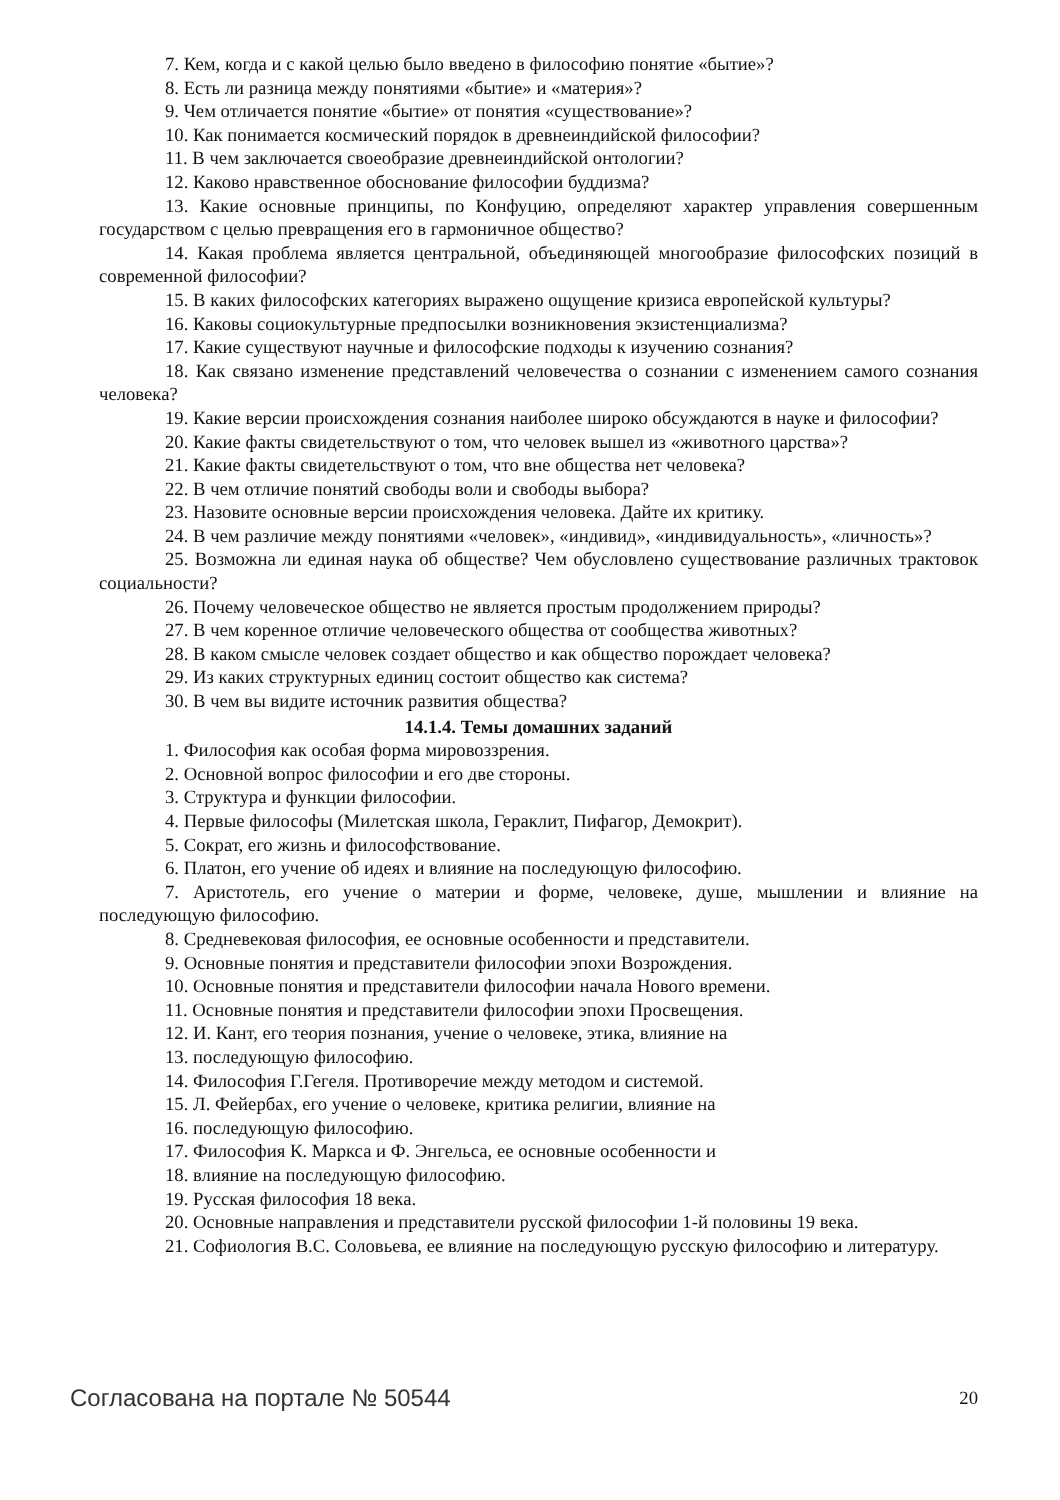7. Кем, когда и с какой целью было введено в философию понятие «бытие»?
8. Есть ли разница между понятиями «бытие» и «материя»?
9. Чем отличается понятие «бытие» от понятия «существование»?
10. Как понимается космический порядок в древнеиндийской философии?
11. В чем заключается своеобразие древнеиндийской онтологии?
12. Каково нравственное обоснование философии буддизма?
13. Какие основные принципы, по Конфуцию, определяют характер управления совершенным государством с целью превращения его в гармоничное общество?
14. Какая проблема является центральной, объединяющей многообразие философских позиций в современной философии?
15. В каких философских категориях выражено ощущение кризиса европейской культуры?
16. Каковы социокультурные предпосылки возникновения экзистенциализма?
17. Какие существуют научные и философские подходы к изучению сознания?
18. Как связано изменение представлений человечества о сознании с изменением самого сознания человека?
19. Какие версии происхождения сознания наиболее широко обсуждаются в науке и философии?
20. Какие факты свидетельствуют о том, что человек вышел из «животного царства»?
21. Какие факты свидетельствуют о том, что вне общества нет человека?
22. В чем отличие понятий свободы воли и свободы выбора?
23. Назовите основные версии происхождения человека. Дайте их критику.
24. В чем различие между понятиями «человек», «индивид», «индивидуальность», «личность»?
25. Возможна ли единая наука об обществе? Чем обусловлено существование различных трактовок социальности?
26. Почему человеческое общество не является простым продолжением природы?
27. В чем коренное отличие человеческого общества от сообщества животных?
28. В каком смысле человек создает общество и как общество порождает человека?
29. Из каких структурных единиц состоит общество как система?
30. В чем вы видите источник развития общества?
14.1.4. Темы домашних заданий
1. Философия как особая форма мировоззрения.
2. Основной вопрос философии и его две стороны.
3. Структура и функции философии.
4. Первые философы (Милетская школа, Гераклит, Пифагор, Демокрит).
5. Сократ, его жизнь и философствование.
6. Платон, его учение об идеях и влияние на последующую философию.
7. Аристотель, его учение о материи и форме, человеке, душе, мышлении и влияние на последующую философию.
8. Средневековая философия, ее основные особенности и представители.
9. Основные понятия и представители философии эпохи Возрождения.
10. Основные понятия и представители философии начала Нового времени.
11. Основные понятия и представители философии эпохи Просвещения.
12. И. Кант, его теория познания, учение о человеке, этика, влияние на
13. последующую философию.
14. Философия Г.Гегеля. Противоречие между методом и системой.
15. Л. Фейербах, его учение о человеке, критика религии, влияние на
16. последующую философию.
17. Философия К. Маркса и Ф. Энгельса, ее основные особенности и
18. влияние на последующую философию.
19. Русская философия 18 века.
20. Основные направления и представители русской философии 1-й половины 19 века.
21. Софиология В.С. Соловьева, ее влияние на последующую русскую философию и литературу.
Согласована на портале № 50544 20